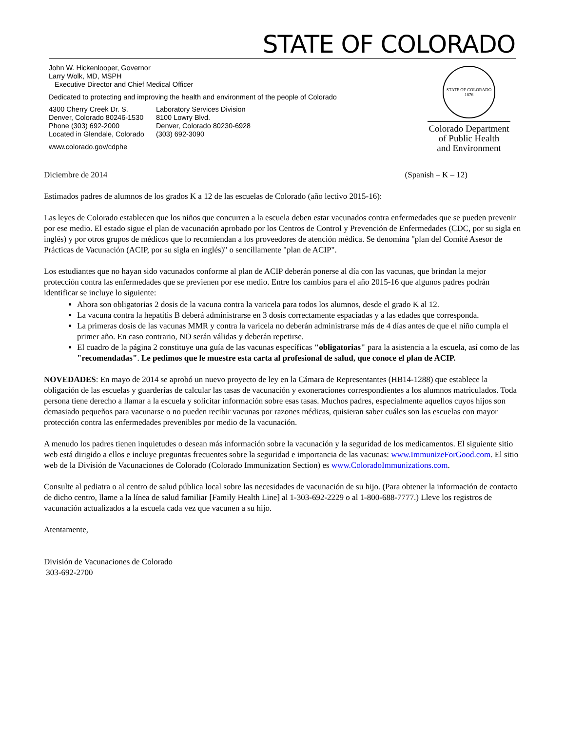STATE OF COLORADO
John W. Hickenlooper, Governor
Larry Wolk, MD, MSPH
Executive Director and Chief Medical Officer
Dedicated to protecting and improving the health and environment of the people of Colorado
4300 Cherry Creek Dr. S.
Denver, Colorado 80246-1530
Phone (303) 692-2000
Located in Glendale, Colorado
Laboratory Services Division
8100 Lowry Blvd.
Denver, Colorado 80230-6928
(303) 692-3090
www.colorado.gov/cdphe
STATE OF COLORADO
1876
Colorado Department
of Public Health
and Environment
Diciembre de 2014 (Spanish – K – 12)
Estimados padres de alumnos de los grados K a 12 de las escuelas de Colorado (año lectivo 2015-16):
Las leyes de Colorado establecen que los niños que concurren a la escuela deben estar vacunados contra enfermedades que se pueden prevenir por ese medio. El estado sigue el plan de vacunación aprobado por los Centros de Control y Prevención de Enfermedades (CDC, por su sigla en inglés) y por otros grupos de médicos que lo recomiendan a los proveedores de atención médica. Se denomina "plan del Comité Asesor de Prácticas de Vacunación (ACIP, por su sigla en inglés)" o sencillamente "plan de ACIP".
Los estudiantes que no hayan sido vacunados conforme al plan de ACIP deberán ponerse al día con las vacunas, que brindan la mejor protección contra las enfermedades que se previenen por ese medio. Entre los cambios para el año 2015-16 que algunos padres podrán identificar se incluye lo siguiente:
Ahora son obligatorias 2 dosis de la vacuna contra la varicela para todos los alumnos, desde el grado K al 12.
La vacuna contra la hepatitis B deberá administrarse en 3 dosis correctamente espaciadas y a las edades que corresponda.
La primeras dosis de las vacunas MMR y contra la varicela no deberán administrarse más de 4 días antes de que el niño cumpla el primer año. En caso contrario, NO serán válidas y deberán repetirse.
El cuadro de la página 2 constituye una guía de las vacunas específicas "obligatorias" para la asistencia a la escuela, así como de las "recomendadas". Le pedimos que le muestre esta carta al profesional de salud, que conoce el plan de ACIP.
NOVEDADES: En mayo de 2014 se aprobó un nuevo proyecto de ley en la Cámara de Representantes (HB14-1288) que establece la obligación de las escuelas y guarderías de calcular las tasas de vacunación y exoneraciones correspondientes a los alumnos matriculados. Toda persona tiene derecho a llamar a la escuela y solicitar información sobre esas tasas. Muchos padres, especialmente aquellos cuyos hijos son demasiado pequeños para vacunarse o no pueden recibir vacunas por razones médicas, quisieran saber cuáles son las escuelas con mayor protección contra las enfermedades prevenibles por medio de la vacunación.
A menudo los padres tienen inquietudes o desean más información sobre la vacunación y la seguridad de los medicamentos. El siguiente sitio web está dirigido a ellos e incluye preguntas frecuentes sobre la seguridad e importancia de las vacunas: www.ImmunizeForGood.com. El sitio web de la División de Vacunaciones de Colorado (Colorado Immunization Section) es www.ColoradoImmunizations.com.
Consulte al pediatra o al centro de salud pública local sobre las necesidades de vacunación de su hijo. (Para obtener la información de contacto de dicho centro, llame a la línea de salud familiar [Family Health Line] al 1-303-692-2229 o al 1-800-688-7777.) Lleve los registros de vacunación actualizados a la escuela cada vez que vacunen a su hijo.
Atentamente,
División de Vacunaciones de Colorado
303-692-2700